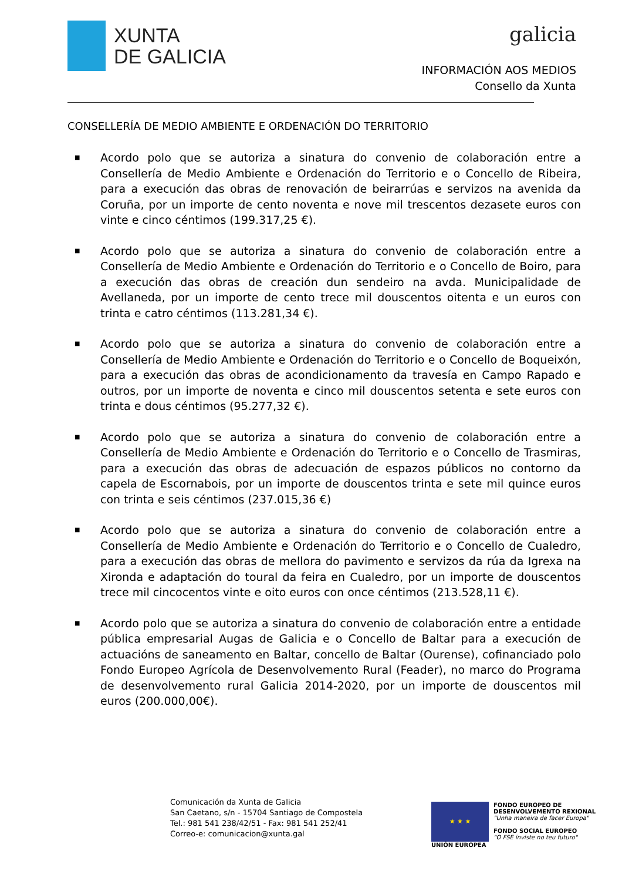XUNTA
DE GALICIA
galicia
INFORMACIÓN AOS MEDIOS
Consello da Xunta
CONSELLERÍA DE MEDIO AMBIENTE E ORDENACIÓN DO TERRITORIO
■
Acordo polo que se autoriza a sinatura do convenio de colaboración entre a Consellería de Medio Ambiente e Ordenación do Territorio e o Concello de Ribeira, para a execución das obras de renovación de beirarrúas e servizos na avenida da Coruña, por un importe de cento noventa e nove mil trescentos dezasete euros con vinte e cinco céntimos (199.317,25 €).
■
Acordo polo que se autoriza a sinatura do convenio de colaboración entre a Consellería de Medio Ambiente e Ordenación do Territorio e o Concello de Boiro, para a execución das obras de creación dun sendeiro na avda. Municipalidade de Avellaneda, por un importe de cento trece mil douscentos oitenta e un euros con trinta e catro céntimos (113.281,34 €).
■
Acordo polo que se autoriza a sinatura do convenio de colaboración entre a Consellería de Medio Ambiente e Ordenación do Territorio e o Concello de Boqueixón, para a execución das obras de acondicionamento da travesía en Campo Rapado e outros, por un importe de noventa e cinco mil douscentos setenta e sete euros con trinta e dous céntimos (95.277,32 €).
■
Acordo polo que se autoriza a sinatura do convenio de colaboración entre a Consellería de Medio Ambiente e Ordenación do Territorio e o Concello de Trasmiras, para a execución das obras de adecuación de espazos públicos no contorno da capela de Escornabois, por un importe de douscentos trinta e sete mil quince euros con trinta e seis céntimos (237.015,36 €)
■
Acordo polo que se autoriza a sinatura do convenio de colaboración entre a Consellería de Medio Ambiente e Ordenación do Territorio e o Concello de Cualedro, para a execución das obras de mellora do pavimento e servizos da rúa da Igrexa na Xironda e adaptación do toural da feira en Cualedro, por un importe de douscentos trece mil cincocentos vinte e oito euros con once céntimos (213.528,11 €).
■
Acordo polo que se autoriza a sinatura do convenio de colaboración entre a entidade pública empresarial Augas de Galicia e o Concello de Baltar para a execución de actuacións de saneamento en Baltar, concello de Baltar (Ourense), cofinanciado polo Fondo Europeo Agrícola de Desenvolvemento Rural (Feader), no marco do Programa de desenvolvemento rural Galicia 2014-2020, por un importe de douscentos mil euros (200.000,00€).
Comunicación da Xunta de Galicia
San Caetano, s/n - 15704 Santiago de Compostela
Tel.: 981 541 238/42/51 - Fax: 981 541 252/41
Correo-e: comunicacion@xunta.gal
★ ★ ★
UNIÓN EUROPEA
FONDO EUROPEO DE
DESENVOLVEMENTO REXIONAL
"Unha maneira de facer Europa"
FONDO SOCIAL EUROPEO
"O FSE inviste no teu futuro"